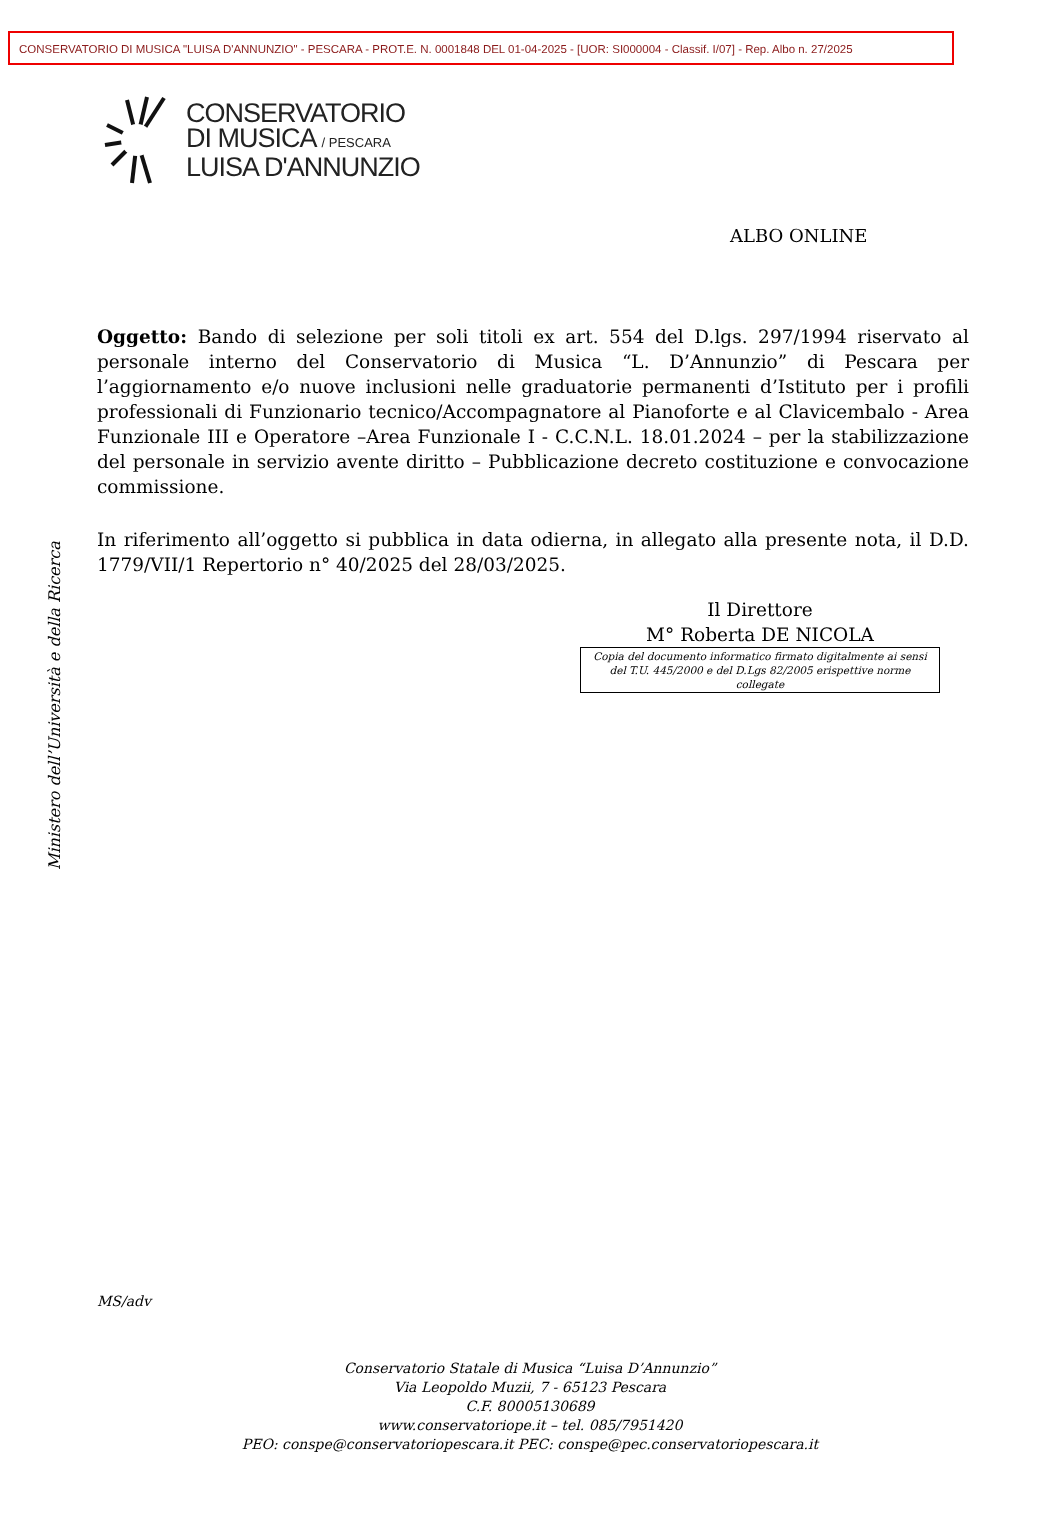CONSERVATORIO DI MUSICA "LUISA D'ANNUNZIO" - PESCARA - PROT.E. N. 0001848 DEL 01-04-2025 - [UOR: SI000004 - Classif. I/07] - Rep. Albo n. 27/2025
CONSERVATORIO
DI MUSICA / PESCARA
LUISA D'ANNUNZIO
ALBO ONLINE
Oggetto: Bando di selezione per soli titoli ex art. 554 del D.lgs. 297/1994 riservato al personale interno del Conservatorio di Musica “L. D’Annunzio” di Pescara per l’aggiornamento e/o nuove inclusioni nelle graduatorie permanenti d’Istituto per i profili professionali di Funzionario tecnico/Accompagnatore al Pianoforte e al Clavicembalo - Area Funzionale III e Operatore –Area Funzionale I - C.C.N.L. 18.01.2024 – per la stabilizzazione del personale in servizio avente diritto – Pubblicazione decreto costituzione e convocazione commissione.
In riferimento all’oggetto si pubblica in data odierna, in allegato alla presente nota, il D.D. 1779/VII/1 Repertorio n° 40/2025 del 28/03/2025.
Il Direttore
M° Roberta DE NICOLA
Copia del documento informatico firmato digitalmente ai sensi
del T.U. 445/2000 e del D.Lgs 82/2005 erispettive norme collegate
Ministero dell’Università e della Ricerca
MS/adv
Conservatorio Statale di Musica “Luisa D’Annunzio”
Via Leopoldo Muzii, 7 - 65123 Pescara
C.F. 80005130689
www.conservatoriope.it – tel. 085/7951420
PEO: conspe@conservatoriopescara.it PEC: conspe@pec.conservatoriopescara.it